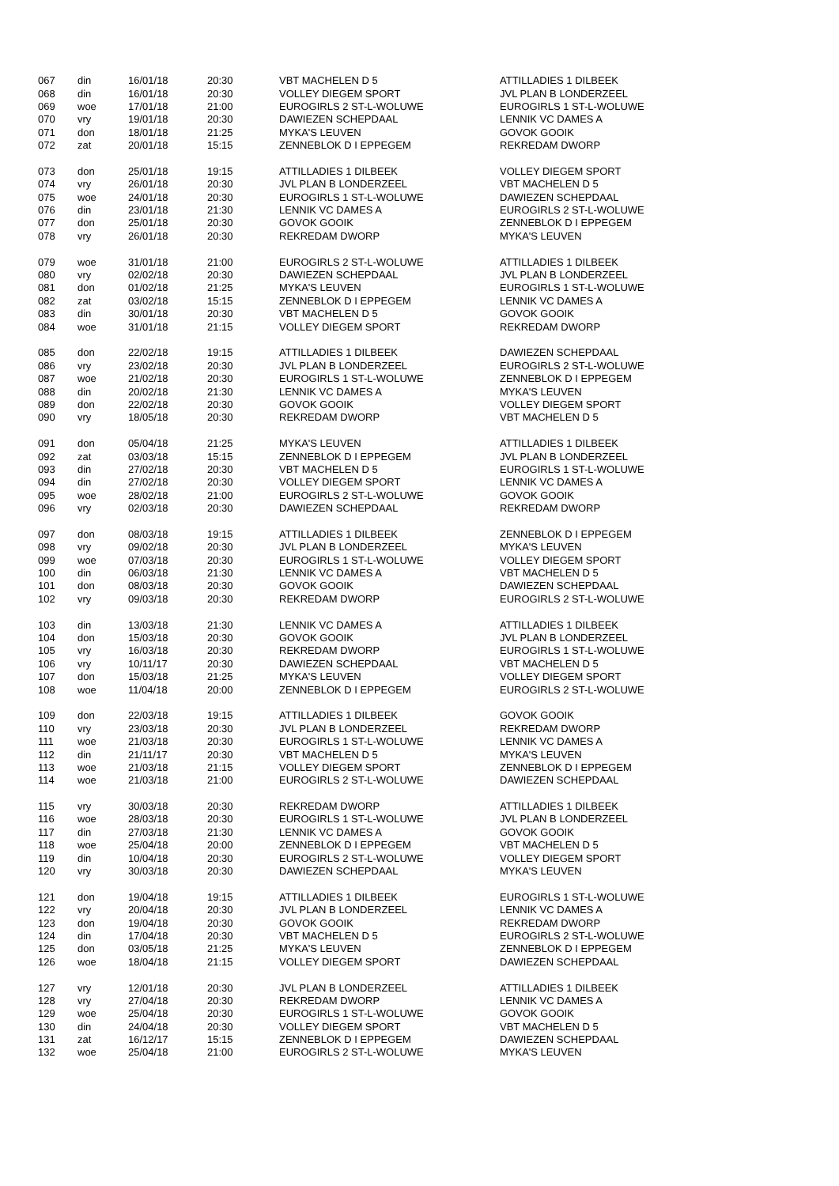| 067 | din | 16/01/18 | 20:30 | VBT MACHELEN D 5 | ATTILLADIES 1 DILBEEK |
| 068 | din | 16/01/18 | 20:30 | VOLLEY DIEGEM SPORT | JVL PLAN B LONDERZEEL |
| 069 | woe | 17/01/18 | 21:00 | EUROGIRLS 2 ST-L-WOLUWE | EUROGIRLS 1 ST-L-WOLUWE |
| 070 | vry | 19/01/18 | 20:30 | DAWIEZEN SCHEPDAAL | LENNIK VC DAMES A |
| 071 | don | 18/01/18 | 21:25 | MYKA'S LEUVEN | GOVOK GOOIK |
| 072 | zat | 20/01/18 | 15:15 | ZENNEBLOK D I EPPEGEM | REKREDAM DWORP |
| 073 | don | 25/01/18 | 19:15 | ATTILLADIES 1 DILBEEK | VOLLEY DIEGEM SPORT |
| 074 | vry | 26/01/18 | 20:30 | JVL PLAN B LONDERZEEL | VBT MACHELEN D 5 |
| 075 | woe | 24/01/18 | 20:30 | EUROGIRLS 1 ST-L-WOLUWE | DAWIEZEN SCHEPDAAL |
| 076 | din | 23/01/18 | 21:30 | LENNIK VC DAMES A | EUROGIRLS 2 ST-L-WOLUWE |
| 077 | don | 25/01/18 | 20:30 | GOVOK GOOIK | ZENNEBLOK D I EPPEGEM |
| 078 | vry | 26/01/18 | 20:30 | REKREDAM DWORP | MYKA'S LEUVEN |
| 079 | woe | 31/01/18 | 21:00 | EUROGIRLS 2 ST-L-WOLUWE | ATTILLADIES 1 DILBEEK |
| 080 | vry | 02/02/18 | 20:30 | DAWIEZEN SCHEPDAAL | JVL PLAN B LONDERZEEL |
| 081 | don | 01/02/18 | 21:25 | MYKA'S LEUVEN | EUROGIRLS 1 ST-L-WOLUWE |
| 082 | zat | 03/02/18 | 15:15 | ZENNEBLOK D I EPPEGEM | LENNIK VC DAMES A |
| 083 | din | 30/01/18 | 20:30 | VBT MACHELEN D 5 | GOVOK GOOIK |
| 084 | woe | 31/01/18 | 21:15 | VOLLEY DIEGEM SPORT | REKREDAM DWORP |
| 085 | don | 22/02/18 | 19:15 | ATTILLADIES 1 DILBEEK | DAWIEZEN SCHEPDAAL |
| 086 | vry | 23/02/18 | 20:30 | JVL PLAN B LONDERZEEL | EUROGIRLS 2 ST-L-WOLUWE |
| 087 | woe | 21/02/18 | 20:30 | EUROGIRLS 1 ST-L-WOLUWE | ZENNEBLOK D I EPPEGEM |
| 088 | din | 20/02/18 | 21:30 | LENNIK VC DAMES A | MYKA'S LEUVEN |
| 089 | don | 22/02/18 | 20:30 | GOVOK GOOIK | VOLLEY DIEGEM SPORT |
| 090 | vry | 18/05/18 | 20:30 | REKREDAM DWORP | VBT MACHELEN D 5 |
| 091 | don | 05/04/18 | 21:25 | MYKA'S LEUVEN | ATTILLADIES 1 DILBEEK |
| 092 | zat | 03/03/18 | 15:15 | ZENNEBLOK D I EPPEGEM | JVL PLAN B LONDERZEEL |
| 093 | din | 27/02/18 | 20:30 | VBT MACHELEN D 5 | EUROGIRLS 1 ST-L-WOLUWE |
| 094 | din | 27/02/18 | 20:30 | VOLLEY DIEGEM SPORT | LENNIK VC DAMES A |
| 095 | woe | 28/02/18 | 21:00 | EUROGIRLS 2 ST-L-WOLUWE | GOVOK GOOIK |
| 096 | vry | 02/03/18 | 20:30 | DAWIEZEN SCHEPDAAL | REKREDAM DWORP |
| 097 | don | 08/03/18 | 19:15 | ATTILLADIES 1 DILBEEK | ZENNEBLOK D I EPPEGEM |
| 098 | vry | 09/02/18 | 20:30 | JVL PLAN B LONDERZEEL | MYKA'S LEUVEN |
| 099 | woe | 07/03/18 | 20:30 | EUROGIRLS 1 ST-L-WOLUWE | VOLLEY DIEGEM SPORT |
| 100 | din | 06/03/18 | 21:30 | LENNIK VC DAMES A | VBT MACHELEN D 5 |
| 101 | don | 08/03/18 | 20:30 | GOVOK GOOIK | DAWIEZEN SCHEPDAAL |
| 102 | vry | 09/03/18 | 20:30 | REKREDAM DWORP | EUROGIRLS 2 ST-L-WOLUWE |
| 103 | din | 13/03/18 | 21:30 | LENNIK VC DAMES A | ATTILLADIES 1 DILBEEK |
| 104 | don | 15/03/18 | 20:30 | GOVOK GOOIK | JVL PLAN B LONDERZEEL |
| 105 | vry | 16/03/18 | 20:30 | REKREDAM DWORP | EUROGIRLS 1 ST-L-WOLUWE |
| 106 | vry | 10/11/17 | 20:30 | DAWIEZEN SCHEPDAAL | VBT MACHELEN D 5 |
| 107 | don | 15/03/18 | 21:25 | MYKA'S LEUVEN | VOLLEY DIEGEM SPORT |
| 108 | woe | 11/04/18 | 20:00 | ZENNEBLOK D I EPPEGEM | EUROGIRLS 2 ST-L-WOLUWE |
| 109 | don | 22/03/18 | 19:15 | ATTILLADIES 1 DILBEEK | GOVOK GOOIK |
| 110 | vry | 23/03/18 | 20:30 | JVL PLAN B LONDERZEEL | REKREDAM DWORP |
| 111 | woe | 21/03/18 | 20:30 | EUROGIRLS 1 ST-L-WOLUWE | LENNIK VC DAMES A |
| 112 | din | 21/11/17 | 20:30 | VBT MACHELEN D 5 | MYKA'S LEUVEN |
| 113 | woe | 21/03/18 | 21:15 | VOLLEY DIEGEM SPORT | ZENNEBLOK D I EPPEGEM |
| 114 | woe | 21/03/18 | 21:00 | EUROGIRLS 2 ST-L-WOLUWE | DAWIEZEN SCHEPDAAL |
| 115 | vry | 30/03/18 | 20:30 | REKREDAM DWORP | ATTILLADIES 1 DILBEEK |
| 116 | woe | 28/03/18 | 20:30 | EUROGIRLS 1 ST-L-WOLUWE | JVL PLAN B LONDERZEEL |
| 117 | din | 27/03/18 | 21:30 | LENNIK VC DAMES A | GOVOK GOOIK |
| 118 | woe | 25/04/18 | 20:00 | ZENNEBLOK D I EPPEGEM | VBT MACHELEN D 5 |
| 119 | din | 10/04/18 | 20:30 | EUROGIRLS 2 ST-L-WOLUWE | VOLLEY DIEGEM SPORT |
| 120 | vry | 30/03/18 | 20:30 | DAWIEZEN SCHEPDAAL | MYKA'S LEUVEN |
| 121 | don | 19/04/18 | 19:15 | ATTILLADIES 1 DILBEEK | EUROGIRLS 1 ST-L-WOLUWE |
| 122 | vry | 20/04/18 | 20:30 | JVL PLAN B LONDERZEEL | LENNIK VC DAMES A |
| 123 | don | 19/04/18 | 20:30 | GOVOK GOOIK | REKREDAM DWORP |
| 124 | din | 17/04/18 | 20:30 | VBT MACHELEN D 5 | EUROGIRLS 2 ST-L-WOLUWE |
| 125 | don | 03/05/18 | 21:25 | MYKA'S LEUVEN | ZENNEBLOK D I EPPEGEM |
| 126 | woe | 18/04/18 | 21:15 | VOLLEY DIEGEM SPORT | DAWIEZEN SCHEPDAAL |
| 127 | vry | 12/01/18 | 20:30 | JVL PLAN B LONDERZEEL | ATTILLADIES 1 DILBEEK |
| 128 | vry | 27/04/18 | 20:30 | REKREDAM DWORP | LENNIK VC DAMES A |
| 129 | woe | 25/04/18 | 20:30 | EUROGIRLS 1 ST-L-WOLUWE | GOVOK GOOIK |
| 130 | din | 24/04/18 | 20:30 | VOLLEY DIEGEM SPORT | VBT MACHELEN D 5 |
| 131 | zat | 16/12/17 | 15:15 | ZENNEBLOK D I EPPEGEM | DAWIEZEN SCHEPDAAL |
| 132 | woe | 25/04/18 | 21:00 | EUROGIRLS 2 ST-L-WOLUWE | MYKA'S LEUVEN |